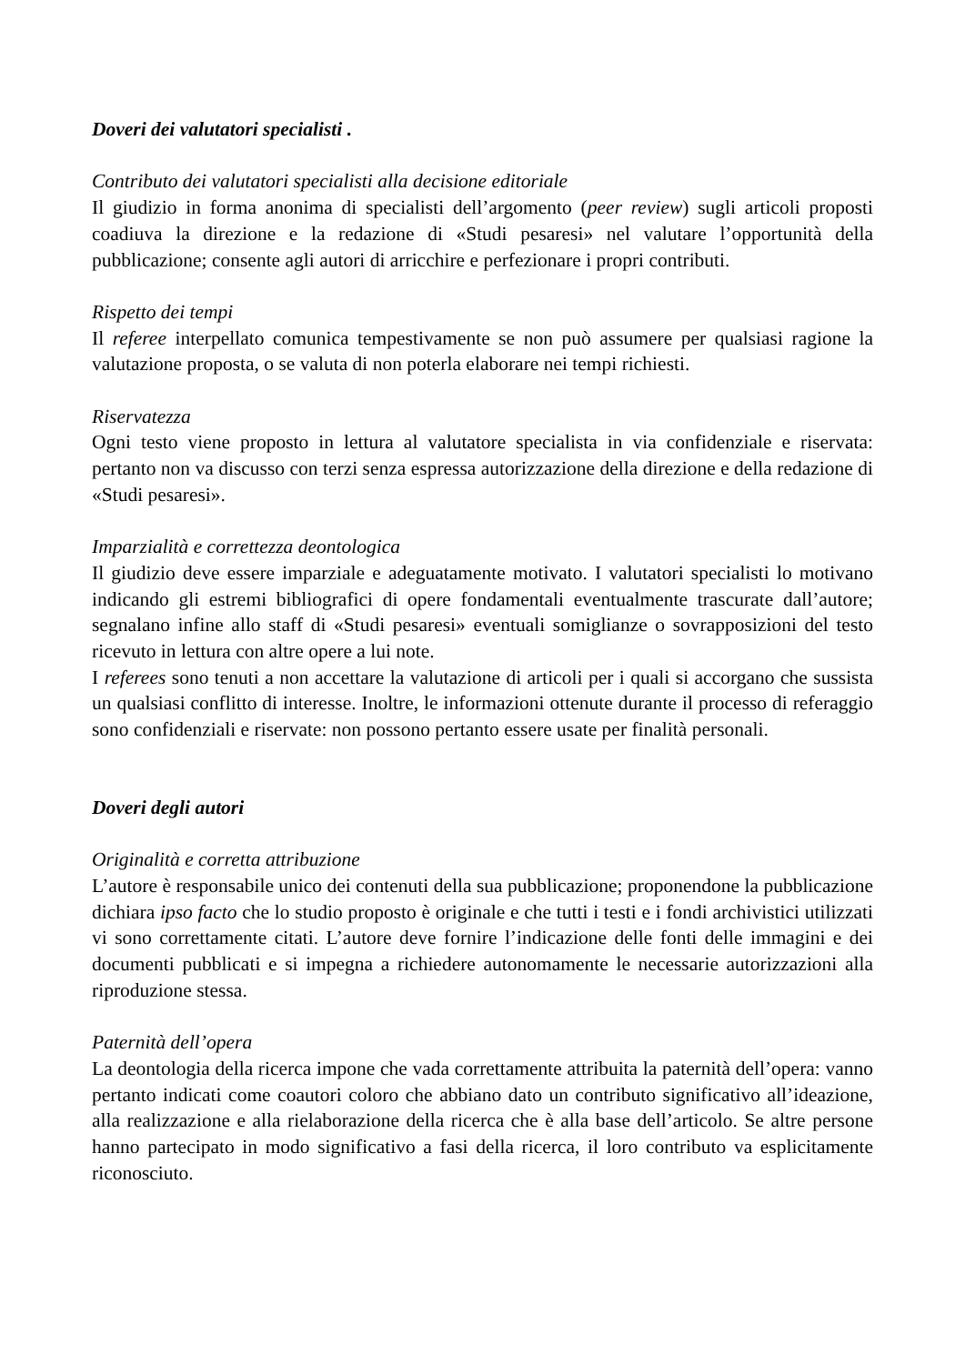Doveri dei valutatori specialisti .
Contributo dei valutatori specialisti alla decisione editoriale
Il giudizio in forma anonima di specialisti dell’argomento (peer review) sugli articoli proposti coadiuva la direzione e la redazione di «Studi pesaresi» nel valutare l’opportunità della pubblicazione; consente agli autori di arricchire e perfezionare i propri contributi.
Rispetto dei tempi
Il referee interpellato comunica tempestivamente se non può assumere per qualsiasi ragione la valutazione proposta, o se valuta di non poterla elaborare nei tempi richiesti.
Riservatezza
Ogni testo viene proposto in lettura al valutatore specialista in via confidenziale e riservata: pertanto non va discusso con terzi senza espressa autorizzazione della direzione e della redazione di «Studi pesaresi».
Imparzialità e correttezza deontologica
Il giudizio deve essere imparziale e adeguatamente motivato. I valutatori specialisti lo motivano indicando gli estremi bibliografici di opere fondamentali eventualmente trascurate dall’autore; segnalano infine allo staff di «Studi pesaresi» eventuali somiglianze o sovrapposizioni del testo ricevuto in lettura con altre opere a lui note.
I referees sono tenuti a non accettare la valutazione di articoli per i quali si accorgano che sussista un qualsiasi conflitto di interesse. Inoltre, le informazioni ottenute durante il processo di referaggio sono confidenziali e riservate: non possono pertanto essere usate per finalità personali.
Doveri degli autori
Originalità e corretta attribuzione
L’autore è responsabile unico dei contenuti della sua pubblicazione; proponendone la pubblicazione dichiara ipso facto che lo studio proposto è originale e che tutti i testi e i fondi archivistici utilizzati vi sono correttamente citati. L’autore deve fornire l’indicazione delle fonti delle immagini e dei documenti pubblicati e si impegna a richiedere autonomamente le necessarie autorizzazioni alla riproduzione stessa.
Paternità dell’opera
La deontologia della ricerca impone che vada correttamente attribuita la paternità dell’opera: vanno pertanto indicati come coautori coloro che abbiano dato un contributo significativo all’ideazione, alla realizzazione e alla rielaborazione della ricerca che è alla base dell’articolo. Se altre persone hanno partecipato in modo significativo a fasi della ricerca, il loro contributo va esplicitamente riconosciuto.